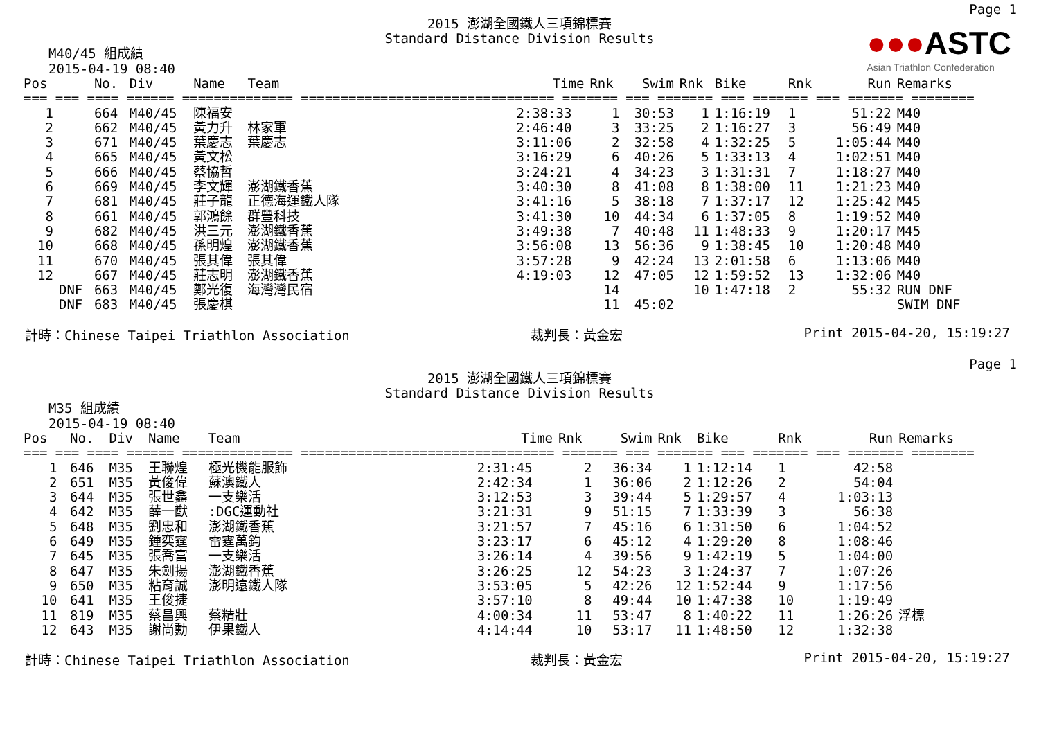Page 1
●●●ASTC
Asian Triathlon Confederation
2015 澎湖全國鐵人三項錦標賽
Standard Distance Division Results
M40/45 組成績
2015-04-19 08:40
| Pos | | No. | Div | Name | Team | Time | Rnk | Swim | Rnk | Bike | Rnk | Run | Remarks |
| --- | --- | --- | --- | --- | --- | --- | --- | --- | --- | --- | --- | --- | --- |
| === === ==== ====== ============== ================================ ======= === ======= === ======= === ======= ======== | | | | | | | | | | | | | |
| 1 | | 664 | M40/45 | 陳福安 | | 2:38:33 | 1 | 30:53 | 1 | 1:16:19 | 1 | 51:22 | M40 |
| 2 | | 662 | M40/45 | 黃力升 | 林家軍 | 2:46:40 | 3 | 33:25 | 2 | 1:16:27 | 3 | 56:49 | M40 |
| 3 | | 671 | M40/45 | 葉慶志 | 葉慶志 | 3:11:06 | 2 | 32:58 | 4 | 1:32:25 | 5 | 1:05:44 | M40 |
| 4 | | 665 | M40/45 | 黃文松 | | 3:16:29 | 6 | 40:26 | 5 | 1:33:13 | 4 | 1:02:51 | M40 |
| 5 | | 666 | M40/45 | 蔡協哲 | | 3:24:21 | 4 | 34:23 | 3 | 1:31:31 | 7 | 1:18:27 | M40 |
| 6 | | 669 | M40/45 | 李文輝 | 澎湖鐵香蕉 | 3:40:30 | 8 | 41:08 | 8 | 1:38:00 | 11 | 1:21:23 | M40 |
| 7 | | 681 | M40/45 | 莊子龍 | 正德海運鐵人隊 | 3:41:16 | 5 | 38:18 | 7 | 1:37:17 | 12 | 1:25:42 | M45 |
| 8 | | 661 | M40/45 | 郭鴻餘 | 群豐科技 | 3:41:30 | 10 | 44:34 | 6 | 1:37:05 | 8 | 1:19:52 | M40 |
| 9 | | 682 | M40/45 | 洪三元 | 澎湖鐵香蕉 | 3:49:38 | 7 | 40:48 | 11 | 1:48:33 | 9 | 1:20:17 | M45 |
| 10 | | 668 | M40/45 | 孫明煌 | 澎湖鐵香蕉 | 3:56:08 | 13 | 56:36 | 9 | 1:38:45 | 10 | 1:20:48 | M40 |
| 11 | | 670 | M40/45 | 張其偉 | 張其偉 | 3:57:28 | 9 | 42:24 | 13 | 2:01:58 | 6 | 1:13:06 | M40 |
| 12 | | 667 | M40/45 | 莊志明 | 澎湖鐵香蕉 | 4:19:03 | 12 | 47:05 | 12 | 1:59:52 | 13 | 1:32:06 | M40 |
| | DNF | 663 | M40/45 | 鄭光復 | 海灣灣民宿 | | 14 | | 10 | 1:47:18 | 2 | 55:32 | RUN DNF |
| | DNF | 683 | M40/45 | 張慶棋 | | | 11 | 45:02 | | | | | SWIM DNF |
計時：Chinese Taipei Triathlon Association 裁判長：黃金宏 Print 2015-04-20, 15:19:27
Page 1
2015 澎湖全國鐵人三項錦標賽
Standard Distance Division Results
M35 組成績
2015-04-19 08:40
| Pos | | No. | Div | Name | Team | Time | Rnk | Swim | Rnk | Bike | Rnk | Run | Remarks |
| --- | --- | --- | --- | --- | --- | --- | --- | --- | --- | --- | --- | --- | --- |
| === === ==== ====== ============== ================================ ======= === ======= === ======= === ======= ======== | | | | | | | | | | | | | |
| 1 | | 646 | M35 | 王聯煌 | 極光機能服飾 | 2:31:45 | 2 | 36:34 | 1 | 1:12:14 | 1 | 42:58 | |
| 2 | | 651 | M35 | 黃俊偉 | 蘇澳鐵人 | 2:42:34 | 1 | 36:06 | 2 | 1:12:26 | 2 | 54:04 | |
| 3 | | 644 | M35 | 張世鑫 | 一支樂活 | 3:12:53 | 3 | 39:44 | 5 | 1:29:57 | 4 | 1:03:13 | |
| 4 | | 642 | M35 | 薛一猷 | :DGC運動社 | 3:21:31 | 9 | 51:15 | 7 | 1:33:39 | 3 | 56:38 | |
| 5 | | 648 | M35 | 劉忠和 | 澎湖鐵香蕉 | 3:21:57 | 7 | 45:16 | 6 | 1:31:50 | 6 | 1:04:52 | |
| 6 | | 649 | M35 | 鍾奕霆 | 雷霆萬鈞 | 3:23:17 | 6 | 45:12 | 4 | 1:29:20 | 8 | 1:08:46 | |
| 7 | | 645 | M35 | 張喬富 | 一支樂活 | 3:26:14 | 4 | 39:56 | 9 | 1:42:19 | 5 | 1:04:00 | |
| 8 | | 647 | M35 | 朱劍揚 | 澎湖鐵香蕉 | 3:26:25 | 12 | 54:23 | 3 | 1:24:37 | 7 | 1:07:26 | |
| 9 | | 650 | M35 | 粘育誠 | 澎明遠鐵人隊 | 3:53:05 | 5 | 42:26 | 12 | 1:52:44 | 9 | 1:17:56 | |
| 10 | | 641 | M35 | 王俊捷 | | 3:57:10 | 8 | 49:44 | 10 | 1:47:38 | 10 | 1:19:49 | |
| 11 | | 819 | M35 | 蔡昌興 | 蔡精壯 | 4:00:34 | 11 | 53:47 | 8 | 1:40:22 | 11 | 1:26:26 | 浮標 |
| 12 | | 643 | M35 | 謝尚勳 | 伊果鐵人 | 4:14:44 | 10 | 53:17 | 11 | 1:48:50 | 12 | 1:32:38 | |
計時：Chinese Taipei Triathlon Association 裁判長：黃金宏 Print 2015-04-20, 15:19:27